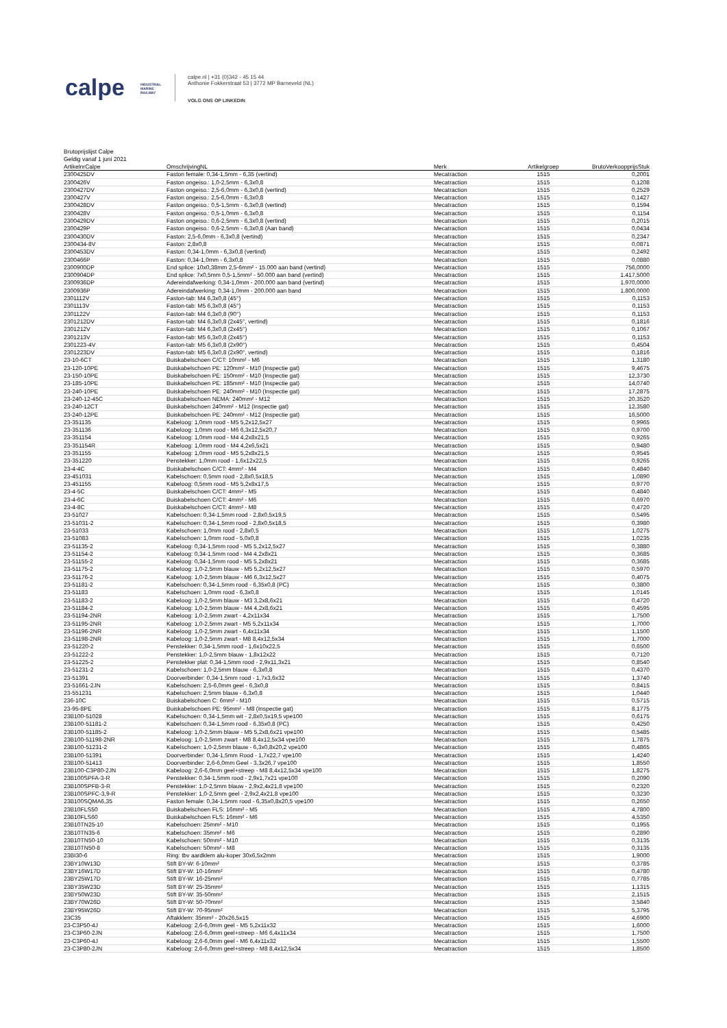calpe
INDUSTRIAL
MARINE
RAILWAY
calpe.nl | +31 (0)342 - 45 15 44
Anthonie Fokkerstraat 53 | 3772 MP Barneveld (NL)
VOLG ONS OP LINKEDIN
Brutoprijslijst Calpe
Geldig vanaf 1 juni 2021
| ArtikelnrCalpe | OmschrijvingNL | Merk | Artikelgroep | BrutoVerkoopprijsStuk |
| --- | --- | --- | --- | --- |
| 2300425DV | Faston female: 0,34-1,5mm - 6,35 (vertind) | Mecatraction | 1515 | 0,2001 |
| 2300426V | Faston ongeiso.: 1,0-2,5mm - 6,3x0,8 | Mecatraction | 1515 | 0,1208 |
| 2300427DV | Faston ongeiso.: 2,5-6,0mm - 6,3x0,8 (vertind) | Mecatraction | 1515 | 0,2529 |
| 2300427V | Faston ongeiso.: 2,5-6,0mm - 6,3x0,8 | Mecatraction | 1515 | 0,1427 |
| 2300428DV | Faston ongeiso.: 0,5-1,5mm - 6,3x0,8 (vertind) | Mecatraction | 1515 | 0,1594 |
| 2300428V | Faston ongeiso.: 0,5-1,0mm - 6,3x0,8 | Mecatraction | 1515 | 0,1154 |
| 2300429DV | Faston ongeiso.: 0,6-2,5mm - 6,3x0,8 (vertind) | Mecatraction | 1515 | 0,2015 |
| 2300429P | Faston ongeiso.: 0,6-2,5mm - 6,3x0,8 (Aan band) | Mecatraction | 1515 | 0,0434 |
| 2300430DV | Faston: 2,5-6,0mm - 6,3x0,8 (vertind) | Mecatraction | 1515 | 0,2347 |
| 2300434-8V | Faston: 2,8x0,8 | Mecatraction | 1515 | 0,0871 |
| 2300453DV | Faston: 0,34-1,0mm - 6,3x0,8 (vertind) | Mecatraction | 1515 | 0,2492 |
| 2300466P | Faston: 0,34-1,0mm - 6,3x0,8 | Mecatraction | 1515 | 0,0880 |
| 2300900DP | End splice: 10x0,38mm 2,5-6mm² - 15.000 aan band (vertind) | Mecatraction | 1515 | 756,0000 |
| 2300904DP | End splice: 7x0,5mm 0,5-1,5mm² - 50.000 aan band (vertind) | Mecatraction | 1515 | 1.417,5000 |
| 2300936DP | Adereindafwerking: 0,34-1,0mm - 200.000 aan band (vertind) | Mecatraction | 1515 | 1.970,0000 |
| 2300936P | Adereindafwerking: 0,34-1,0mm - 200.000 aan band | Mecatraction | 1515 | 1.800,0000 |
| 2301112V | Faston-tab: M4 6,3x0,8 (45°) | Mecatraction | 1515 | 0,1153 |
| 2301113V | Faston-tab: M5 6,3x0,8 (45°) | Mecatraction | 1515 | 0,1153 |
| 2301122V | Faston-tab: M4 6,3x0,8 (90°) | Mecatraction | 1515 | 0,1153 |
| 2301212DV | Faston-tab: M4 6,3x0,8 (2x45°, vertind) | Mecatraction | 1515 | 0,1816 |
| 2301212V | Faston-tab: M4 6,3x0,8 (2x45°) | Mecatraction | 1515 | 0,1067 |
| 2301213V | Faston-tab: M5 6,3x0,8 (2x45°) | Mecatraction | 1515 | 0,1153 |
| 2301223-4V | Faston-tab: M5 6,3x0,8 (2x90°) | Mecatraction | 1515 | 0,4504 |
| 2301223DV | Faston-tab: M5 6,3x0,8 (2x90°, vertind) | Mecatraction | 1515 | 0,1816 |
| 23-10-6CT | Buiskabelschoen C/CT: 10mm² - M6 | Mecatraction | 1515 | 1,3180 |
| 23-120-10PE | Buiskabelschoen PE: 120mm² - M10 (Inspectie gat) | Mecatraction | 1515 | 9,4675 |
| 23-150-10PE | Buiskabelschoen PE: 150mm² - M10 (Inspectie gat) | Mecatraction | 1515 | 12,3730 |
| 23-185-10PE | Buiskabelschoen PE: 185mm² - M10 (Inspectie gat) | Mecatraction | 1515 | 14,0740 |
| 23-240-10PE | Buiskabelschoen PE: 240mm² - M10 (Inspectie gat) | Mecatraction | 1515 | 17,2875 |
| 23-240-12-45C | Buiskabelschoen NEMA: 240mm² - M12 | Mecatraction | 1515 | 20,3520 |
| 23-240-12CT | Buiskabelschoen 240mm² - M12 (Inspectie gat) | Mecatraction | 1515 | 12,3580 |
| 23-240-12PE | Buiskabelschoen PE: 240mm² - M12 (Inspectie gat) | Mecatraction | 1515 | 16,5000 |
| 23-351135 | Kabeloog: 1,0mm rood - M5 5,2x12,5x27 | Mecatraction | 1515 | 0,9965 |
| 23-351136 | Kabeloog: 1,0mm rood - M6 6,3x12,5x20,7 | Mecatraction | 1515 | 0,9700 |
| 23-351154 | Kabeloog: 1,0mm rood - M4 4,2x8x21,5 | Mecatraction | 1515 | 0,9265 |
| 23-351154R | Kabeloog: 1,0mm rood - M4 4,2x6,5x21 | Mecatraction | 1515 | 0,9480 |
| 23-351155 | Kabeloog: 1,0mm rood - M5 5,2x8x21,5 | Mecatraction | 1515 | 0,9545 |
| 23-351220 | Penstekker: 1,0mm rood - 1,6x12x22,5 | Mecatraction | 1515 | 0,9265 |
| 23-4-4C | Buiskabelschoen C/CT: 4mm² - M4 | Mecatraction | 1515 | 0,4840 |
| 23-451031 | Kabelschoen: 0,5mm rood - 2,8x0,5x18,5 | Mecatraction | 1515 | 1,0890 |
| 23-451155 | Kabeloog: 0,5mm rood - M5 5,2x8x17,5 | Mecatraction | 1515 | 0,9770 |
| 23-4-5C | Buiskabelschoen C/CT: 4mm² - M5 | Mecatraction | 1515 | 0,4840 |
| 23-4-6C | Buiskabelschoen C/CT: 4mm² - M6 | Mecatraction | 1515 | 0,6970 |
| 23-4-8C | Buiskabelschoen C/CT: 4mm² - M8 | Mecatraction | 1515 | 0,4720 |
| 23-51027 | Kabelschoen: 0,34-1,5mm rood - 2,8x0,5x19,5 | Mecatraction | 1515 | 0,5495 |
| 23-51031-2 | Kabelschoen: 0,34-1,5mm rood - 2,8x0,5x18,5 | Mecatraction | 1515 | 0,3980 |
| 23-51033 | Kabelschoen: 1,0mm rood - 2,8x0,5 | Mecatraction | 1515 | 1,0275 |
| 23-51083 | Kabelschoen: 1,0mm rood - 5,0x0,8 | Mecatraction | 1515 | 1,0235 |
| 23-51135-2 | Kabeloog: 0,34-1,5mm rood - M5 5,2x12,5x27 | Mecatraction | 1515 | 0,3880 |
| 23-51154-2 | Kabeloog: 0,34-1,5mm rood - M4 4,2x8x21 | Mecatraction | 1515 | 0,3685 |
| 23-51155-2 | Kabeloog: 0,34-1,5mm rood - M5 5,2x8x21 | Mecatraction | 1515 | 0,3685 |
| 23-51175-2 | Kabeloog: 1,0-2,5mm blauw - M5 5,2x12,5x27 | Mecatraction | 1515 | 0,5970 |
| 23-51176-2 | Kabeloog: 1,0-2,5mm blauw - M6 6,3x12,5x27 | Mecatraction | 1515 | 0,4075 |
| 23-51181-2 | Kabelschoen: 0,34-1,5mm rood - 6,35x0,8 (PC) | Mecatraction | 1515 | 0,3800 |
| 23-51183 | Kabelschoen: 1,0mm rood - 6,3x0,8 | Mecatraction | 1515 | 1,0145 |
| 23-51183-2 | Kabeloog: 1,0-2,5mm blauw - M3 3,2x8,6x21 | Mecatraction | 1515 | 0,4720 |
| 23-51184-2 | Kabeloog: 1,0-2,5mm blauw - M4 4,2x8,6x21 | Mecatraction | 1515 | 0,4595 |
| 23-51194-2NR | Kabeloog: 1,0-2,5mm zwart - 4,2x11x34 | Mecatraction | 1515 | 1,7500 |
| 23-51195-2NR | Kabeloog: 1,0-2,5mm zwart - M5 5,2x11x34 | Mecatraction | 1515 | 1,7000 |
| 23-51196-2NR | Kabeloog: 1,0-2,5mm zwart - 6,4x11x34 | Mecatraction | 1515 | 1,1500 |
| 23-51198-2NR | Kabeloog: 1,0-2,5mm zwart - M8 8,4x12,5x34 | Mecatraction | 1515 | 1,7000 |
| 23-51220-2 | Penstekker: 0,34-1,5mm rood - 1,6x10x22,5 | Mecatraction | 1515 | 0,6500 |
| 23-51222-2 | Penstekker: 1,0-2,5mm blauw - 1,8x12x22 | Mecatraction | 1515 | 0,7120 |
| 23-51225-2 | Penstekker plat: 0,34-1,5mm rood - 2,9x11,3x21 | Mecatraction | 1515 | 0,8540 |
| 23-51231-2 | Kabelschoen: 1,0-2,5mm blauw - 6,3x0,8 | Mecatraction | 1515 | 0,4370 |
| 23-51391 | Doorverbinder: 0,34-1,5mm rood - 1,7x3,6x32 | Mecatraction | 1515 | 1,3740 |
| 23-51661-2JN | Kabelschoen: 2,5-6,0mm geel - 6,3x0,8 | Mecatraction | 1515 | 0,8415 |
| 23-551231 | Kabelschoen: 2,5mm blauw - 6,3x0,8 | Mecatraction | 1515 | 1,0440 |
| 236-10C | Buiskabelschoen C: 6mm² - M10 | Mecatraction | 1515 | 0,5715 |
| 23-95-8PE | Buiskabelschoen PE: 95mm² - M8 (Inspectie gat) | Mecatraction | 1515 | 8,1775 |
| 23B100-51028 | Kabelschoen: 0,34-1,5mm wit - 2,8x0,5x19,5 vpe100 | Mecatraction | 1515 | 0,6175 |
| 23B100-51181-2 | Kabelschoen: 0,34-1,5mm rood - 6,35x0,8 (PC) | Mecatraction | 1515 | 0,4250 |
| 23B100-51185-2 | Kabeloog: 1,0-2,5mm blauw - M5 5,2x8,6x21 vpe100 | Mecatraction | 1515 | 0,5485 |
| 23B100-51198-2NR | Kabeloog: 1,0-2,5mm zwart - M8 8,4x12,5x34 vpe100 | Mecatraction | 1515 | 1,7875 |
| 23B100-51231-2 | Kabelschoen: 1,0-2,5mm blauw - 6,3x0,8x20,2 vpe100 | Mecatraction | 1515 | 0,4865 |
| 23B100-51391 | Doorverbinder: 0,34-1,5mm Rood - 1,7x22,7 vpe100 | Mecatraction | 1515 | 1,4240 |
| 23B100-51413 | Doorverbinder: 2,6-6,0mm Geel - 3,3x26,7 vpe100 | Mecatraction | 1515 | 1,8550 |
| 23B100-C3P80-2JN | Kabeloog: 2,6-6,0mm geel+streep - M8 8,4x12,5x34 vpe100 | Mecatraction | 1515 | 1,8275 |
| 23B100SPFA-3-R | Penstekker: 0,34-1,5mm rood - 2,9x1,7x21 vpe100 | Mecatraction | 1515 | 0,2090 |
| 23B100SPFB-3-R | Penstekker: 1,0-2,5mm blauw - 2,9x2,4x21,8 vpe100 | Mecatraction | 1515 | 0,2320 |
| 23B100SPFC-3,9-R | Penstekker: 1,0-2,5mm geel - 2,9x2,4x21,8 vpe100 | Mecatraction | 1515 | 0,3230 |
| 23B100SQMA6,35 | Faston female: 0,34-1,5mm rood - 6,35x0,8x20,5 vpe100 | Mecatraction | 1515 | 0,2650 |
| 23B10FLS50 | Buiskabelschoen FLS: 16mm² - M5 | Mecatraction | 1515 | 4,7800 |
| 23B10FLS60 | Buiskabelschoen FLS: 16mm² - M6 | Mecatraction | 1515 | 4,5350 |
| 23B10TN25-10 | Kabelschoen: 25mm² - M10 | Mecatraction | 1515 | 0,1955 |
| 23B10TN35-6 | Kabelschoen: 35mm² - M6 | Mecatraction | 1515 | 0,2890 |
| 23B10TN50-10 | Kabelschoen: 50mm² - M10 | Mecatraction | 1515 | 0,3135 |
| 23B10TN50-8 | Kabelschoen: 50mm² - M8 | Mecatraction | 1515 | 0,3135 |
| 23BI30-6 | Ring: tbv aardklem alu-koper 30x6,5x2mm | Mecatraction | 1515 | 1,9000 |
| 23BY10W13D | Stift BY-W: 6-10mm² | Mecatraction | 1515 | 0,3785 |
| 23BY16W17D | Stift BY-W: 10-16mm² | Mecatraction | 1515 | 0,4780 |
| 23BY25W17D | Stift BY-W: 16-25mm² | Mecatraction | 1515 | 0,7785 |
| 23BY35W23D | Stift BY-W: 25-35mm² | Mecatraction | 1515 | 1,1315 |
| 23BY50W23D | Stift BY-W: 35-50mm² | Mecatraction | 1515 | 2,1515 |
| 23BY70W26D | Stift BY-W: 50-70mm² | Mecatraction | 1515 | 3,5840 |
| 23BY95W26D | Stift BY-W: 70-95mm² | Mecatraction | 1515 | 5,3795 |
| 23C35 | Aftakklem: 35mm² - 20x26,5x15 | Mecatraction | 1515 | 4,6900 |
| 23-C3P50-4J | Kabeloog: 2,6-6,0mm geel - M5 5,2x11x32 | Mecatraction | 1515 | 1,6000 |
| 23-C3P60-2JN | Kabeloog: 2,6-6,0mm geel+streep - M6 6,4x11x34 | Mecatraction | 1515 | 1,7500 |
| 23-C3P60-4J | Kabeloog: 2,6-6,0mm geel - M6 6,4x11x32 | Mecatraction | 1515 | 1,5500 |
| 23-C3P80-2JN | Kabeloog: 2,6-6,0mm geel+streep - M8 8,4x12,5x34 | Mecatraction | 1515 | 1,8500 |